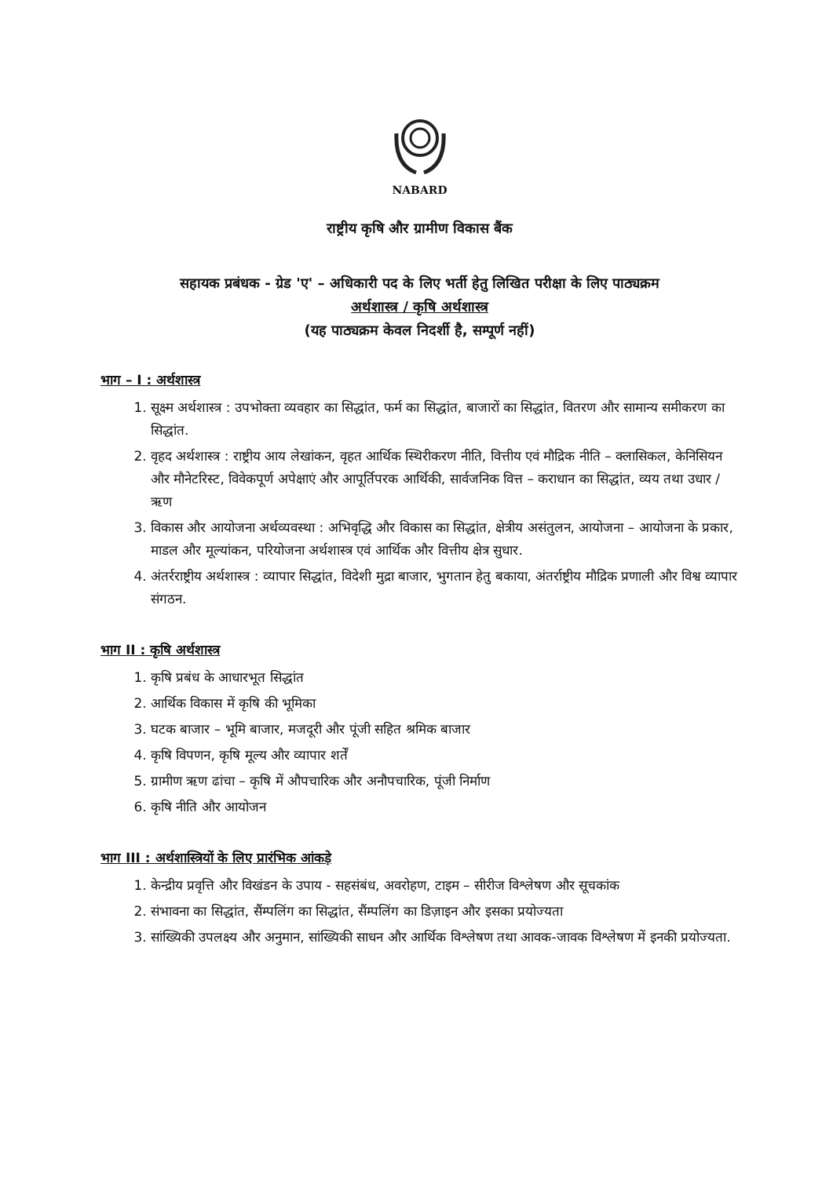NABARD
राष्ट्रीय कृषि और ग्रामीण विकास बैंक
सहायक प्रबंधक - ग्रेड 'ए' – अधिकारी पद के लिए भर्ती हेतु लिखित परीक्षा के लिए पाठ्यक्रम
अर्थशास्त्र / कृषि अर्थशास्त्र
(यह पाठ्यक्रम केवल निदर्शी है, सम्पूर्ण नहीं)
भाग – I : अर्थशास्त्र
1. सूक्ष्म अर्थशास्त्र : उपभोक्ता व्यवहार का सिद्धांत, फर्म का सिद्धांत, बाजारों का सिद्धांत, वितरण और सामान्य समीकरण का सिद्धांत.
2. वृहद अर्थशास्त्र : राष्ट्रीय आय लेखांकन, वृहत आर्थिक स्थिरीकरण नीति, वित्तीय एवं मौद्रिक नीति – क्लासिकल, केनिसियन और मौनेटरिस्ट, विवेकपूर्ण अपेक्षाएं और आपूर्तिपरक आर्थिकी, सार्वजनिक वित्त – कराधान का सिद्धांत, व्यय तथा उधार / ऋण
3. विकास और आयोजना अर्थव्यवस्था : अभिवृद्धि और विकास का सिद्धांत, क्षेत्रीय असंतुलन, आयोजना – आयोजना के प्रकार, माडल और मूल्यांकन, परियोजना अर्थशास्त्र एवं आर्थिक और वित्तीय क्षेत्र सुधार.
4. अंतर्रराष्ट्रीय अर्थशास्त्र : व्यापार सिद्धांत, विदेशी मुद्रा बाजार, भुगतान हेतु बकाया, अंतर्राष्ट्रीय मौद्रिक प्रणाली और विश्व व्यापार संगठन.
भाग II : कृषि अर्थशास्त्र
1. कृषि प्रबंध के आधारभूत सिद्धांत
2. आर्थिक विकास में कृषि की भूमिका
3. घटक बाजार – भूमि बाजार, मजदूरी और पूंजी सहित श्रमिक बाजार
4. कृषि विपणन, कृषि मूल्य और व्यापार शर्तें
5. ग्रामीण ऋण ढांचा – कृषि में औपचारिक और अनौपचारिक, पूंजी निर्माण
6. कृषि नीति और आयोजन
भाग III : अर्थशास्त्रियों के लिए प्रारंभिक आंकड़े
1. केन्द्रीय प्रवृत्ति और विखंडन के उपाय - सहसंबंध, अवरोहण, टाइम – सीरीज विश्लेषण और सूचकांक
2. संभावना का सिद्धांत, सैंम्पलिंग का सिद्धांत, सैंम्पलिंग का डिज़ाइन और इसका प्रयोज्यता
3. सांख्यिकी उपलक्ष्य और अनुमान, सांख्यिकी साधन और आर्थिक विश्लेषण तथा आवक-जावक विश्लेषण में इनकी प्रयोज्यता.